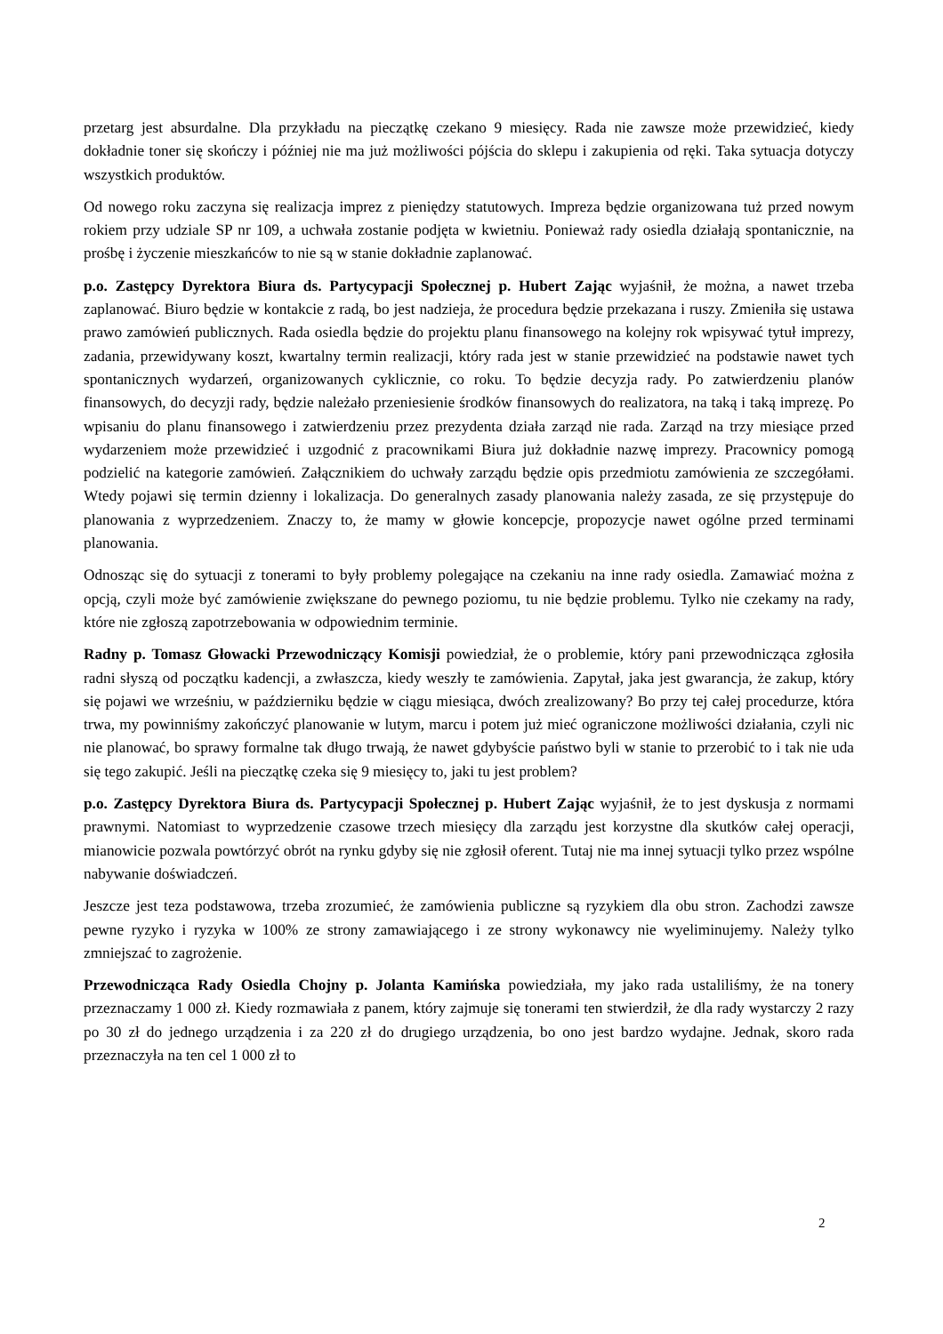przetarg jest absurdalne. Dla przykładu na pieczątkę czekano 9 miesięcy. Rada nie zawsze może przewidzieć, kiedy dokładnie toner się skończy i później nie ma już możliwości pójścia do sklepu i zakupienia od ręki. Taka sytuacja dotyczy wszystkich produktów.
Od nowego roku zaczyna się realizacja imprez z pieniędzy statutowych. Impreza będzie organizowana tuż przed nowym rokiem przy udziale SP nr 109, a uchwała zostanie podjęta w kwietniu. Ponieważ rady osiedla działają spontanicznie, na prośbę i życzenie mieszkańców to nie są w stanie dokładnie zaplanować.
p.o. Zastępcy Dyrektora Biura ds. Partycypacji Społecznej p. Hubert Zając wyjaśnił, że można, a nawet trzeba zaplanować. Biuro będzie w kontakcie z radą, bo jest nadzieja, że procedura będzie przekazana i ruszy. Zmieniła się ustawa prawo zamówień publicznych. Rada osiedla będzie do projektu planu finansowego na kolejny rok wpisywać tytuł imprezy, zadania, przewidywany koszt, kwartalny termin realizacji, który rada jest w stanie przewidzieć na podstawie nawet tych spontanicznych wydarzeń, organizowanych cyklicznie, co roku. To będzie decyzja rady. Po zatwierdzeniu planów finansowych, do decyzji rady, będzie należało przeniesienie środków finansowych do realizatora, na taką i taką imprezę. Po wpisaniu do planu finansowego i zatwierdzeniu przez prezydenta działa zarząd nie rada. Zarząd na trzy miesiące przed wydarzeniem może przewidzieć i uzgodnić z pracownikami Biura już dokładnie nazwę imprezy. Pracownicy pomogą podzielić na kategorie zamówień. Załącznikiem do uchwały zarządu będzie opis przedmiotu zamówienia ze szczegółami. Wtedy pojawi się termin dzienny i lokalizacja. Do generalnych zasady planowania należy zasada, ze się przystępuje do planowania z wyprzedzeniem. Znaczy to, że mamy w głowie koncepcje, propozycje nawet ogólne przed terminami planowania.
Odnosząc się do sytuacji z tonerami to były problemy polegające na czekaniu na inne rady osiedla. Zamawiać można z opcją, czyli może być zamówienie zwiększane do pewnego poziomu, tu nie będzie problemu. Tylko nie czekamy na rady, które nie zgłoszą zapotrzebowania w odpowiednim terminie.
Radny p. Tomasz Głowacki Przewodniczący Komisji powiedział, że o problemie, który pani przewodnicząca zgłosiła radni słyszą od początku kadencji, a zwłaszcza, kiedy weszły te zamówienia. Zapytał, jaka jest gwarancja, że zakup, który się pojawi we wrześniu, w październiku będzie w ciągu miesiąca, dwóch zrealizowany? Bo przy tej całej procedurze, która trwa, my powinniśmy zakończyć planowanie w lutym, marcu i potem już mieć ograniczone możliwości działania, czyli nic nie planować, bo sprawy formalne tak długo trwają, że nawet gdybyście państwo byli w stanie to przerobić to i tak nie uda się tego zakupić. Jeśli na pieczątkę czeka się 9 miesięcy to, jaki tu jest problem?
p.o. Zastępcy Dyrektora Biura ds. Partycypacji Społecznej p. Hubert Zając wyjaśnił, że to jest dyskusja z normami prawnymi. Natomiast to wyprzedzenie czasowe trzech miesięcy dla zarządu jest korzystne dla skutków całej operacji, mianowicie pozwala powtórzyć obrót na rynku gdyby się nie zgłosił oferent. Tutaj nie ma innej sytuacji tylko przez wspólne nabywanie doświadczeń.
Jeszcze jest teza podstawowa, trzeba zrozumieć, że zamówienia publiczne są ryzykiem dla obu stron. Zachodzi zawsze pewne ryzyko i ryzyka w 100% ze strony zamawiającego i ze strony wykonawcy nie wyeliminujemy. Należy tylko zmniejszać to zagrożenie.
Przewodnicząca Rady Osiedla Chojny p. Jolanta Kamińska powiedziała, my jako rada ustaliliśmy, że na tonery przeznaczamy 1 000 zł. Kiedy rozmawiała z panem, który zajmuje się tonerami ten stwierdził, że dla rady wystarczy 2 razy po 30 zł do jednego urządzenia i za 220 zł do drugiego urządzenia, bo ono jest bardzo wydajne. Jednak, skoro rada przeznaczyła na ten cel 1 000 zł to
2